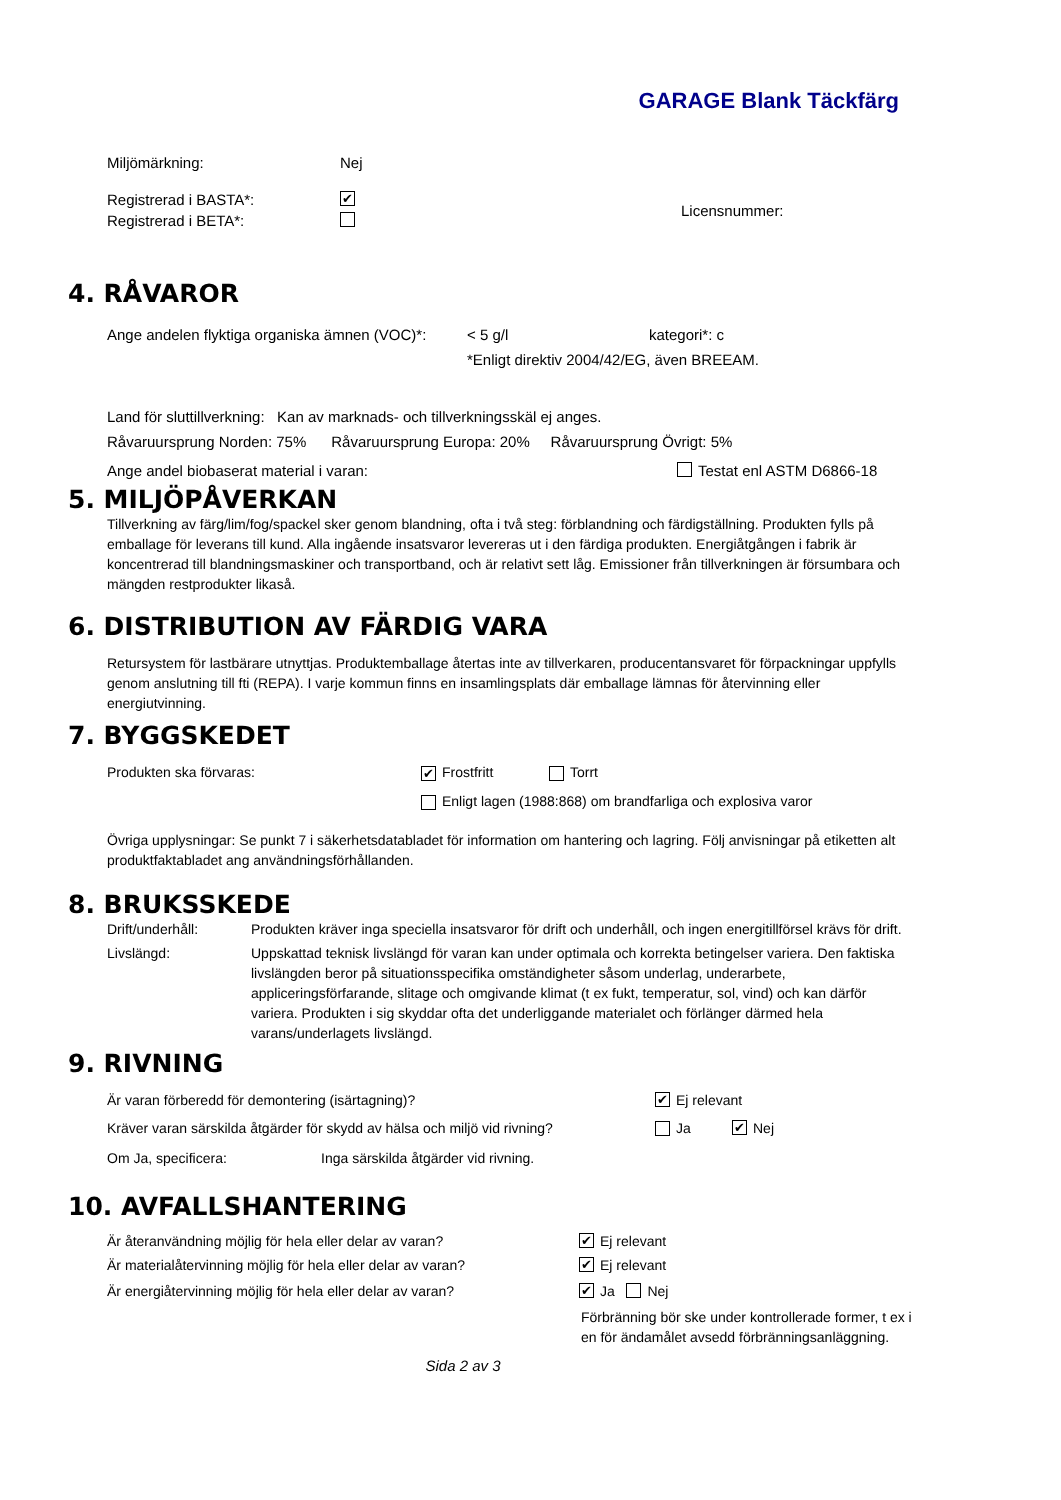GARAGE Blank Täckfärg
Miljömärkning: Nej
Registrerad i BASTA*: ✔
Registrerad i BETA*: Licensnummer:
4. RÅVAROR
Ange andelen flyktiga organiska ämnen (VOC)*: < 5 g/l kategori*: c
*Enligt direktiv 2004/42/EG, även BREEAM.
Land för sluttillverkning: Kan av marknads- och tillverkningsskäl ej anges.
Råvaruursprung Norden: 75% Råvaruursprung Europa: 20% Råvaruursprung Övrigt: 5%
Ange andel biobaserat material i varan: Testat enl ASTM D6866-18
5. MILJÖPÅVERKAN
Tillverkning av färg/lim/fog/spackel sker genom blandning, ofta i två steg: förblandning och färdigställning. Produkten fylls på emballage för leverans till kund. Alla ingående insatsvaror levereras ut i den färdiga produkten. Energiåtgången i fabrik är koncentrerad till blandningsmaskiner och transportband, och är relativt sett låg. Emissioner från tillverkningen är försumbara och mängden restprodukter likaså.
6. DISTRIBUTION AV FÄRDIG VARA
Retursystem för lastbärare utnyttjas. Produktemballage återtas inte av tillverkaren, producentansvaret för förpackningar uppfylls genom anslutning till fti (REPA). I varje kommun finns en insamlingsplats där emballage lämnas för återvinning eller energiutvinning.
7. BYGGSKEDET
Produkten ska förvaras: ✔ Frostfritt Torrt
Enligt lagen (1988:868) om brandfarliga och explosiva varor
Övriga upplysningar: Se punkt 7 i säkerhetsdatabladet för information om hantering och lagring. Följ anvisningar på etiketten alt produktfaktabladet ang användningsförhållanden.
8. BRUKSSKEDE
Drift/underhåll: Produkten kräver inga speciella insatsvaror för drift och underhåll, och ingen energitillförsel krävs för drift.
Livslängd: Uppskattad teknisk livslängd för varan kan under optimala och korrekta betingelser variera. Den faktiska livslängden beror på situationsspecifika omständigheter såsom underlag, underarbete, appliceringsförfarande, slitage och omgivande klimat (t ex fukt, temperatur, sol, vind) och kan därför variera. Produkten i sig skyddar ofta det underliggande materialet och förlänger därmed hela varans/underlagets livslängd.
9. RIVNING
Är varan förberedd för demontering (isärtagning)? ✔ Ej relevant
Kräver varan särskilda åtgärder för skydd av hälsa och miljö vid rivning? Ja ✔ Nej
Om Ja, specificera: Inga särskilda åtgärder vid rivning.
10. AVFALLSHANTERING
Är återanvändning möjlig för hela eller delar av varan? ✔ Ej relevant
Är materialåtervinning möjlig för hela eller delar av varan? ✔ Ej relevant
Är energiåtervinning möjlig för hela eller delar av varan? ✔ Ja Nej
Förbränning bör ske under kontrollerade former, t ex i en för ändamålet avsedd förbränningsanläggning.
Sida 2 av 3